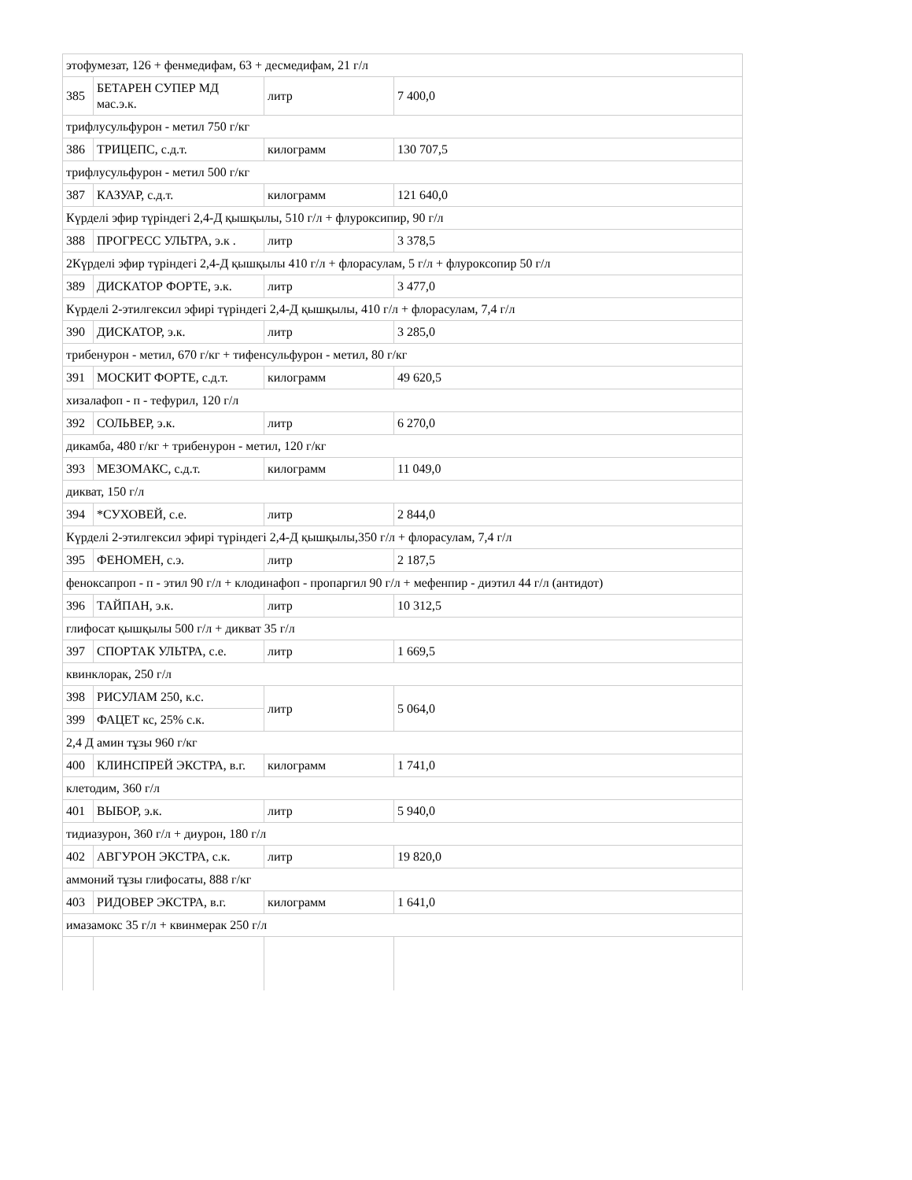| этофумезат, 126 + фенмедифам, 63 + десмедифам, 21 г/л | | | |
| 385 | БЕТАРЕН СУПЕР МД мас.э.к. | литр | 7 400,0 |
| трифлусульфурон - метил 750 г/кг | | | |
| 386 | ТРИЦЕПС, с.д.т. | килограмм | 130 707,5 |
| трифлусульфурон - метил 500 г/кг | | | |
| 387 | КАЗУАР, с.д.т. | килограмм | 121 640,0 |
| Күрделі эфир түріндегі 2,4-Д қышқылы, 510 г/л + флуроксипир, 90 г/л | | | |
| 388 | ПРОГРЕСС УЛЬТРА, э.к . | литр | 3 378,5 |
| 2Күрделі эфир түріндегі 2,4-Д қышқылы 410 г/л + флорасулам, 5 г/л + флуроксопир 50 г/л | | | |
| 389 | ДИСКАТОР ФОРТЕ, э.к. | литр | 3 477,0 |
| Күрделі 2-этилгексил эфирі түріндегі 2,4-Д қышқылы, 410 г/л + флорасулам, 7,4 г/л | | | |
| 390 | ДИСКАТОР, э.к. | литр | 3 285,0 |
| трибенурон - метил, 670 г/кг + тифенсульфурон - метил, 80 г/кг | | | |
| 391 | МОСКИТ ФОРТЕ, с.д.т. | килограмм | 49 620,5 |
| хизалафоп - п - тефурил, 120 г/л | | | |
| 392 | СОЛЬВЕР, э.к. | литр | 6 270,0 |
| дикамба, 480 г/кг + трибенурон - метил, 120 г/кг | | | |
| 393 | МЕЗОМАКС, с.д.т. | килограмм | 11 049,0 |
| дикват, 150 г/л | | | |
| 394 | *СУХОВЕЙ, с.е. | литр | 2 844,0 |
| Күрделі 2-этилгексил эфирі түріндегі 2,4-Д қышқылы,350 г/л + флорасулам, 7,4 г/л | | | |
| 395 | ФЕНОМЕН, с.э. | литр | 2 187,5 |
| феноксапроп - п - этил 90 г/л + клодинафоп - пропаргил 90 г/л + мефенпир - диэтил 44 г/л (антидот) | | | |
| 396 | ТАЙПАН, э.к. | литр | 10 312,5 |
| глифосат қышқылы 500 г/л + дикват 35 г/л | | | |
| 397 | СПОРТАК УЛЬТРА, с.е. | литр | 1 669,5 |
| квинклорак, 250 г/л | | | |
| 398 | РИСУЛАМ 250, к.с. | литр | 5 064,0 |
| 399 | ФАЦЕТ кс, 25% с.к. | | |
| 2,4 Д амин тұзы 960 г/кг | | | |
| 400 | КЛИНСПРЕЙ ЭКСТРА, в.г. | килограмм | 1 741,0 |
| клетодим, 360 г/л | | | |
| 401 | ВЫБОР, э.к. | литр | 5 940,0 |
| тидиазурон, 360 г/л + диурон, 180 г/л | | | |
| 402 | АВГУРОН ЭКСТРА, с.к. | литр | 19 820,0 |
| аммоний тұзы глифосаты, 888 г/кг | | | |
| 403 | РИДОВЕР ЭКСТРА, в.г. | килограмм | 1 641,0 |
| имазамокс 35 г/л + квинмерак 250 г/л | | | |